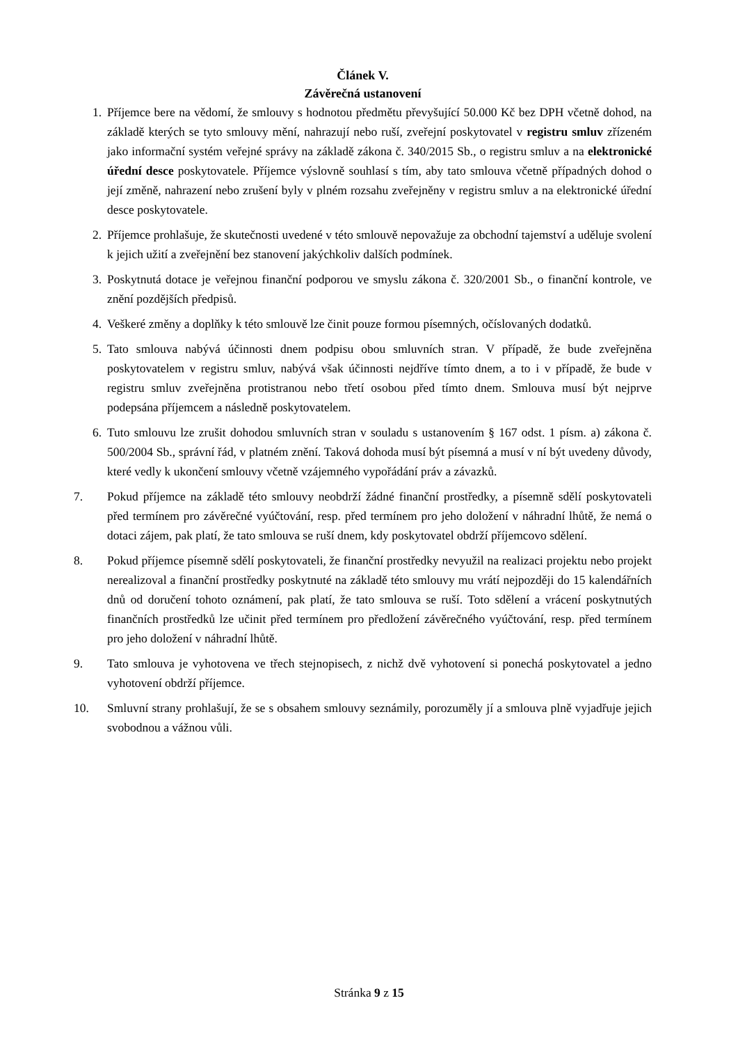Článek V.
Závěrečná ustanovení
1. Příjemce bere na vědomí, že smlouvy s hodnotou předmětu převyšující 50.000 Kč bez DPH včetně dohod, na základě kterých se tyto smlouvy mění, nahrazují nebo ruší, zveřejní poskytovatel v registru smluv zřízeném jako informační systém veřejné správy na základě zákona č. 340/2015 Sb., o registru smluv a na elektronické úřední desce poskytovatele. Příjemce výslovně souhlasí s tím, aby tato smlouva včetně případných dohod o její změně, nahrazení nebo zrušení byly v plném rozsahu zveřejněny v registru smluv a na elektronické úřední desce poskytovatele.
2. Příjemce prohlašuje, že skutečnosti uvedené v této smlouvě nepovažuje za obchodní tajemství a uděluje svolení k jejich užití a zveřejnění bez stanovení jakýchkoliv dalších podmínek.
3. Poskytnutá dotace je veřejnou finanční podporou ve smyslu zákona č. 320/2001 Sb., o finanční kontrole, ve znění pozdějších předpisů.
4. Veškeré změny a doplňky k této smlouvě lze činit pouze formou písemných, očíslovaných dodatků.
5. Tato smlouva nabývá účinnosti dnem podpisu obou smluvních stran. V případě, že bude zveřejněna poskytovatelem v registru smluv, nabývá však účinnosti nejdříve tímto dnem, a to i v případě, že bude v registru smluv zveřejněna protistranou nebo třetí osobou před tímto dnem. Smlouva musí být nejprve podepsána příjemcem a následně poskytovatelem.
6. Tuto smlouvu lze zrušit dohodou smluvních stran v souladu s ustanovením § 167 odst. 1 písm. a) zákona č. 500/2004 Sb., správní řád, v platném znění. Taková dohoda musí být písemná a musí v ní být uvedeny důvody, které vedly k ukončení smlouvy včetně vzájemného vypořádání práv a závazků.
7. Pokud příjemce na základě této smlouvy neobdrží žádné finanční prostředky, a písemně sdělí poskytovateli před termínem pro závěrečné vyúčtování, resp. před termínem pro jeho doložení v náhradní lhůtě, že nemá o dotaci zájem, pak platí, že tato smlouva se ruší dnem, kdy poskytovatel obdrží příjemcovo sdělení.
8. Pokud příjemce písemně sdělí poskytovateli, že finanční prostředky nevyužil na realizaci projektu nebo projekt nerealizoval a finanční prostředky poskytnuté na základě této smlouvy mu vrátí nejpozději do 15 kalendářních dnů od doručení tohoto oznámení, pak platí, že tato smlouva se ruší. Toto sdělení a vrácení poskytnutých finančních prostředků lze učinit před termínem pro předložení závěrečného vyúčtování, resp. před termínem pro jeho doložení v náhradní lhůtě.
9. Tato smlouva je vyhotovena ve třech stejnopisech, z nichž dvě vyhotovení si ponechá poskytovatel a jedno vyhotovení obdrží příjemce.
10. Smluvní strany prohlašují, že se s obsahem smlouvy seznámily, porozuměly jí a smlouva plně vyjadřuje jejich svobodnou a vážnou vůli.
Stránka 9 z 15